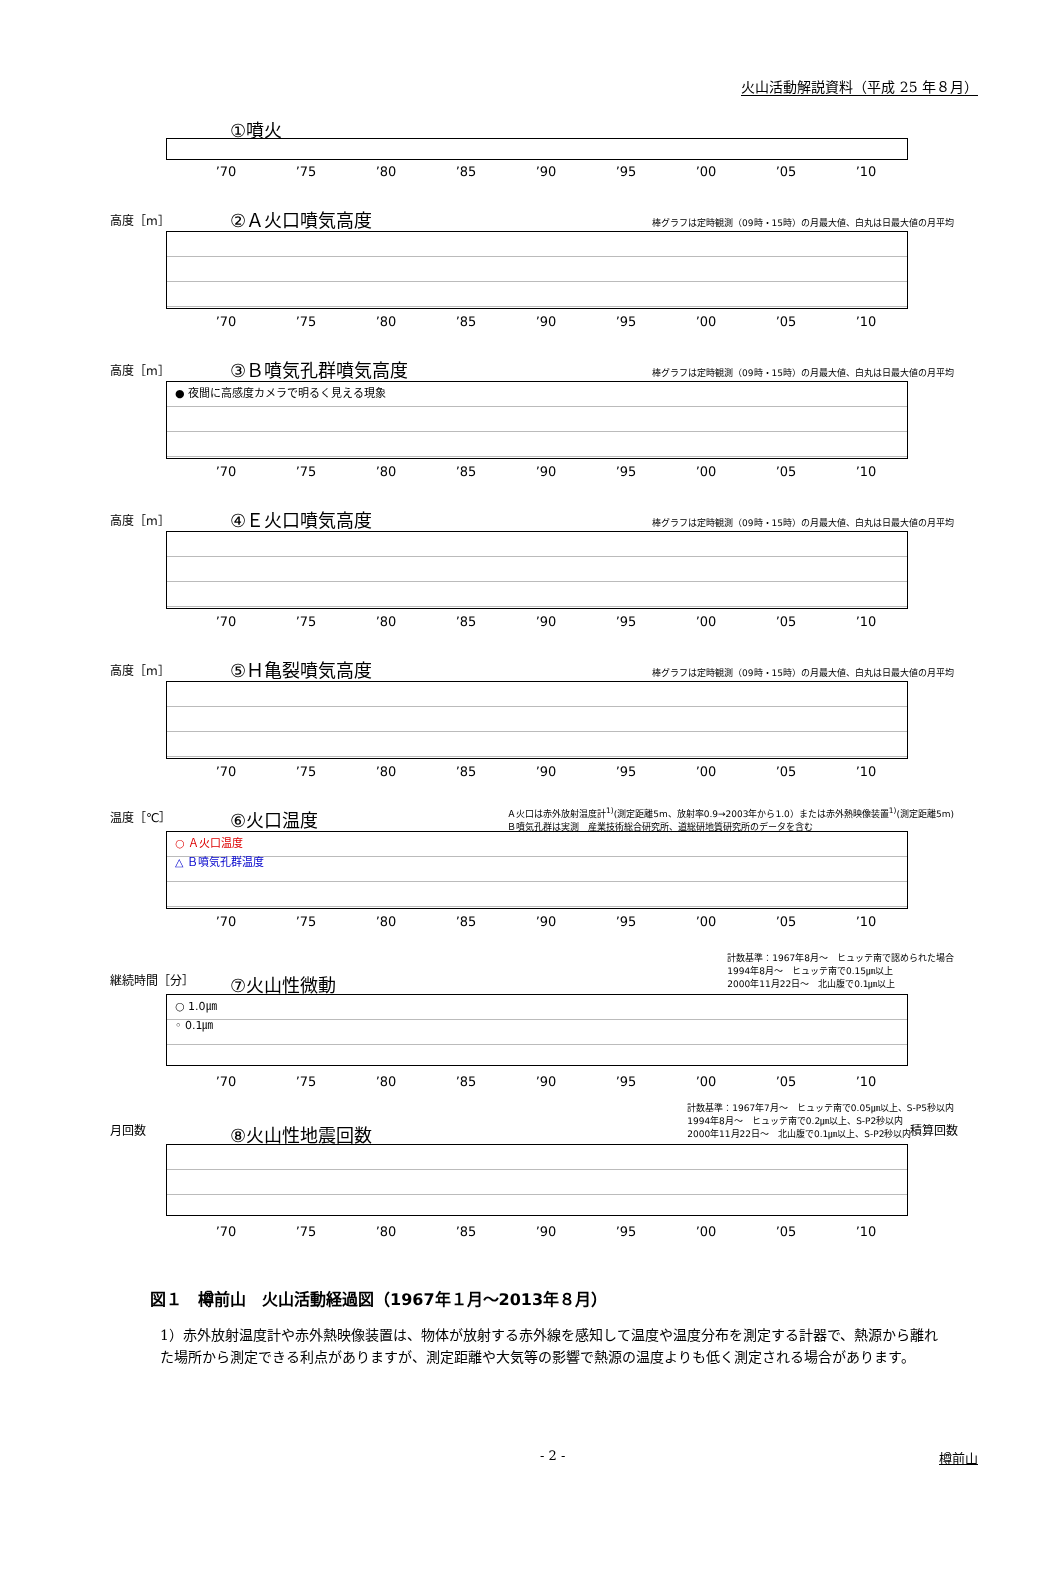火山活動解説資料（平成 25 年８月）
①噴火
’70 ’75 ’80 ’85 ’90 ’95 ’00 ’05 ’10
高度［m］ ②Ａ火口噴気高度
棒グラフは定時観測（09時・15時）の月最大値、白丸は日最大値の月平均
’70 ’75 ’80 ’85 ’90 ’95 ’00 ’05 ’10
高度［m］ ③Ｂ噴気孔群噴気高度
棒グラフは定時観測（09時・15時）の月最大値、白丸は日最大値の月平均
● 夜間に高感度カメラで明るく見える現象
’70 ’75 ’80 ’85 ’90 ’95 ’00 ’05 ’10
高度［m］ ④Ｅ火口噴気高度
棒グラフは定時観測（09時・15時）の月最大値、白丸は日最大値の月平均
’70 ’75 ’80 ’85 ’90 ’95 ’00 ’05 ’10
高度［m］ ⑤Ｈ亀裂噴気高度
棒グラフは定時観測（09時・15時）の月最大値、白丸は日最大値の月平均
’70 ’75 ’80 ’85 ’90 ’95 ’00 ’05 ’10
温度［℃］ ⑥火口温度
Ａ火口は赤外放射温度計<sup>1)</sup>(測定距離5m、放射率0.9→2003年から1.0）または赤外熱映像装置<sup>1)</sup>(測定距離5m)
Ｂ噴気孔群は実測　産業技術総合研究所、道総研地質研究所のデータを含む
○ Ａ火口温度
△ Ｂ噴気孔群温度
’70 ’75 ’80 ’85 ’90 ’95 ’00 ’05 ’10
継続時間［分］ ⑦火山性微動
計数基準：1967年8月～　ヒュッテ南で認められた場合
1994年8月～　ヒュッテ南で0.15㎛以上
2000年11月22日～　北山腹で0.1㎛以上
○ 1.0㎛
◦ 0.1㎛
’70 ’75 ’80 ’85 ’90 ’95 ’00 ’05 ’10
月回数 ⑧火山性地震回数
計数基準：1967年7月～　ヒュッテ南で0.05㎛以上、S-P5秒以内
1994年8月～　ヒュッテ南で0.2㎛以上、S-P2秒以内
2000年11月22日～　北山腹で0.1㎛以上、S-P2秒以内
積算回数
’70 ’75 ’80 ’85 ’90 ’95 ’00 ’05 ’10
図１　樽前山　火山活動経過図（1967年１月～2013年８月）
1）赤外放射温度計や赤外熱映像装置は、物体が放射する赤外線を感知して温度や温度分布を測定する計器で、熱源から離れた場所から測定できる利点がありますが、測定距離や大気等の影響で熱源の温度よりも低く測定される場合があります。
- 2 - 樽前山